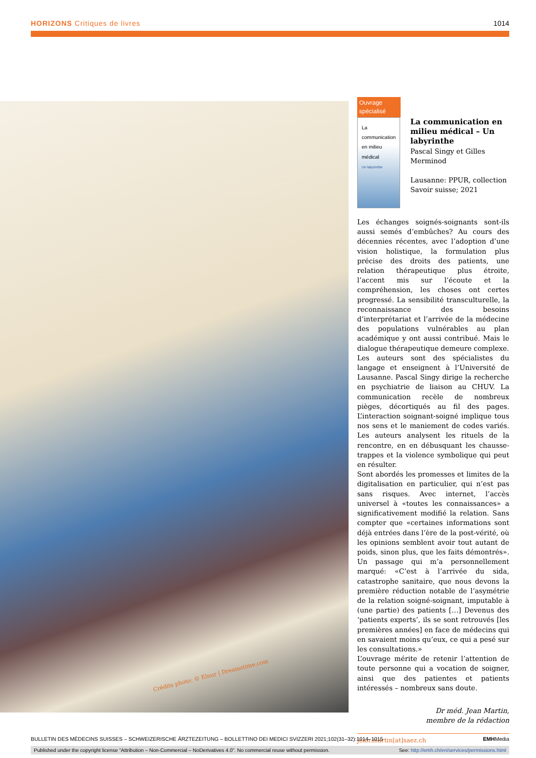HORIZONS Critiques de livres 1014
Crédits photo: © Elnur | Dreamstime.com
Ouvrage spécialisé
La communication en milieu médical
Un labyrinthe
La communication en milieu médical – Un labyrinthe
Pascal Singy et Gilles Merminod
Lausanne: PPUR, collection Savoir suisse; 2021
Les échanges soignés-soignants sont-ils aussi semés d’embûches? Au cours des décennies récentes, avec l’adoption d’une vision holistique, la formulation plus précise des droits des patients, une relation thérapeutique plus étroite, l’accent mis sur l’écoute et la compréhension, les choses ont certes progressé. La sensibilité transculturelle, la reconnaissance des besoins d’interprétariat et l’arrivée de la médecine des populations vulnérables au plan académique y ont aussi contribué. Mais le dialogue thérapeutique demeure complexe.
Les auteurs sont des spécialistes du langage et enseignent à l’Université de Lausanne. Pascal Singy dirige la recherche en psychiatrie de liaison au CHUV. La communication recèle de nombreux pièges, décortiqués au fil des pages. L’interaction soignant-soigné implique tous nos sens et le maniement de codes variés. Les auteurs analysent les rituels de la rencontre, en en débusquant les chausse-trappes et la violence symbolique qui peut en résulter.
Sont abordés les promesses et limites de la digitalisation en particulier, qui n’est pas sans risques. Avec internet, l’accès universel à «toutes les connaissances» a significativement modifié la relation. Sans compter que «certaines informations sont déjà entrées dans l’ère de la post-vérité, où les opinions semblent avoir tout autant de poids, sinon plus, que les faits démontrés». Un passage qui m’a personnellement marqué: «C’est à l’arrivée du sida, catastrophe sanitaire, que nous devons la première réduction notable de l’asymétrie de la relation soigné-soignant, imputable à (une partie) des patients […] Devenus des ‘patients experts’, ils se sont retrouvés [les premières années] en face de médecins qui en savaient moins qu’eux, ce qui a pesé sur les consultations.»
L’ouvrage mérite de retenir l’attention de toute personne qui a vocation de soigner, ainsi que des patientes et patients intéressés – nombreux sans doute.
Dr méd. Jean Martin,
membre de la rédaction
jean.martin[at]saez.ch
BULLETIN DES MÉDECINS SUISSES – SCHWEIZERISCHE ÄRZTEZEITUNG – BOLLETTINO DEI MEDICI SVIZZERI 2021;102(31–32):1014–1015 EMHMedia
Published under the copyright license “Attribution – Non-Commercial – NoDerivatives 4.0”. No commercial reuse without permission. See: http://emh.ch/en/services/permissions.html